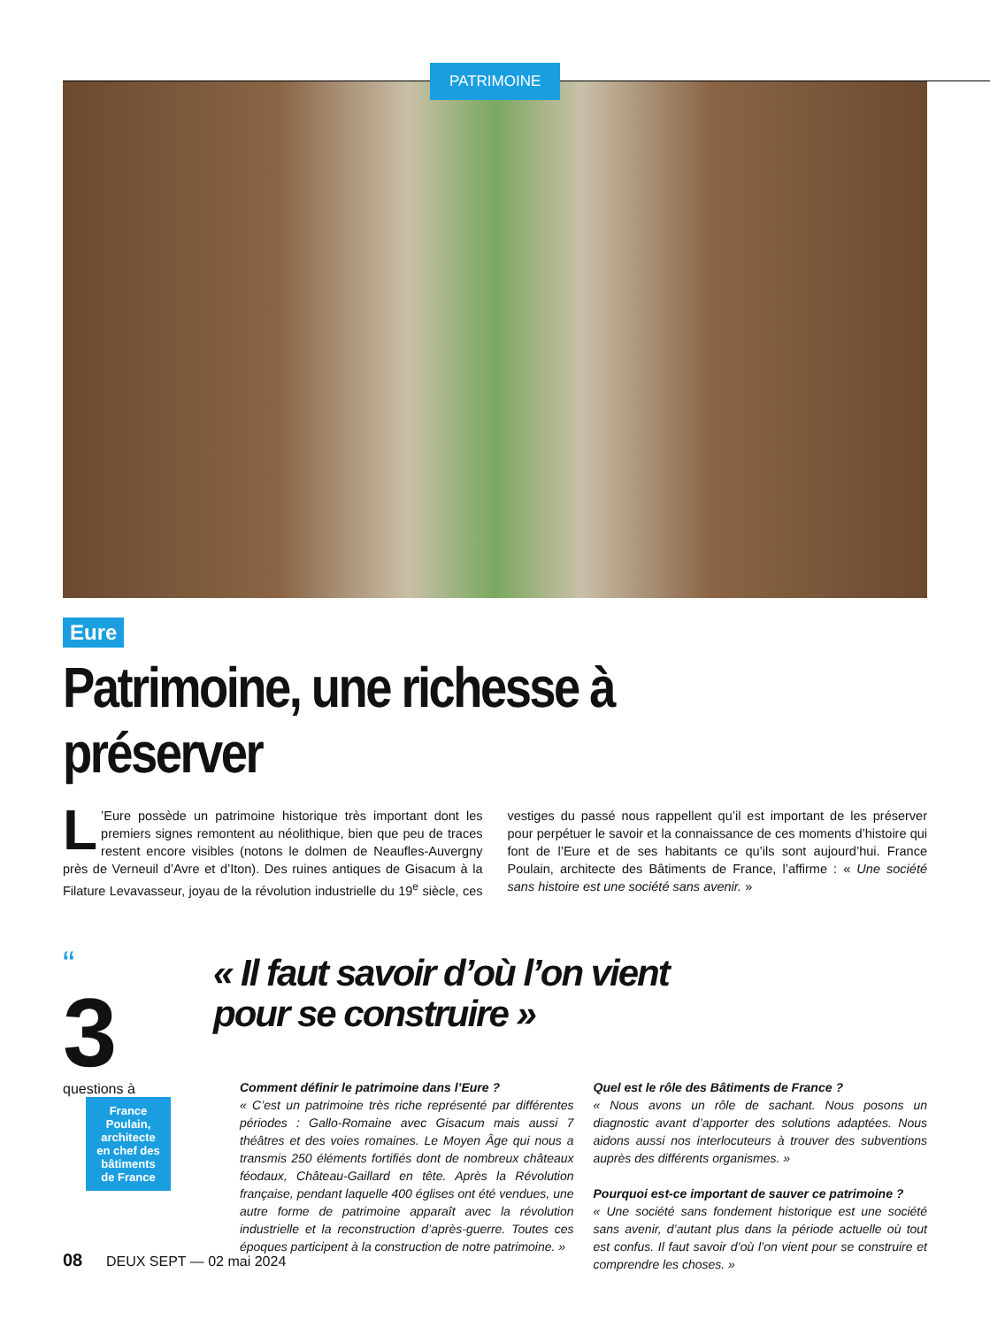PATRIMOINE
Eure
Patrimoine, une richesse à préserver
L’Eure possède un patrimoine historique très important dont les premiers signes remontent au néolithique, bien que peu de traces restent encore visibles (notons le dolmen de Neaufles-Auvergny près de Verneuil d’Avre et d’Iton). Des ruines antiques de Gisacum à la Filature Levavasseur, joyau de la révolution industrielle du 19<sup>e</sup> siècle, ces vestiges du passé nous rappellent qu’il est important de les préserver pour perpétuer le savoir et la connaissance de ces moments d’histoire qui font de l’Eure et de ses habitants ce qu’ils sont aujourd’hui. France Poulain, architecte des Bâtiments de France, l’affirme : « Une société sans histoire est une société sans avenir. »
“
3
questions à
France Poulain, architecte en chef des bâtiments de France
« Il faut savoir d’où l’on vient
pour se construire »
Comment définir le patrimoine dans l’Eure ?
« C’est un patrimoine très riche représenté par différentes périodes : Gallo-Romaine avec Gisacum mais aussi 7 théâtres et des voies romaines. Le Moyen Âge qui nous a transmis 250 éléments fortifiés dont de nombreux châteaux féodaux, Château-Gaillard en tête. Après la Révolution française, pendant laquelle 400 églises ont été vendues, une autre forme de patrimoine apparaît avec la révolution industrielle et la reconstruction d’après-guerre. Toutes ces époques participent à la construction de notre patrimoine. »
Quel est le rôle des Bâtiments de France ?
« Nous avons un rôle de sachant. Nous posons un diagnostic avant d’apporter des solutions adaptées. Nous aidons aussi nos interlocuteurs à trouver des subventions auprès des différents organismes. »
Pourquoi est-ce important de sauver ce patrimoine ?
« Une société sans fondement historique est une société sans avenir, d’autant plus dans la période actuelle où tout est confus. Il faut savoir d’où l’on vient pour se construire et comprendre les choses. »
08 DEUX SEPT — 02 mai 2024